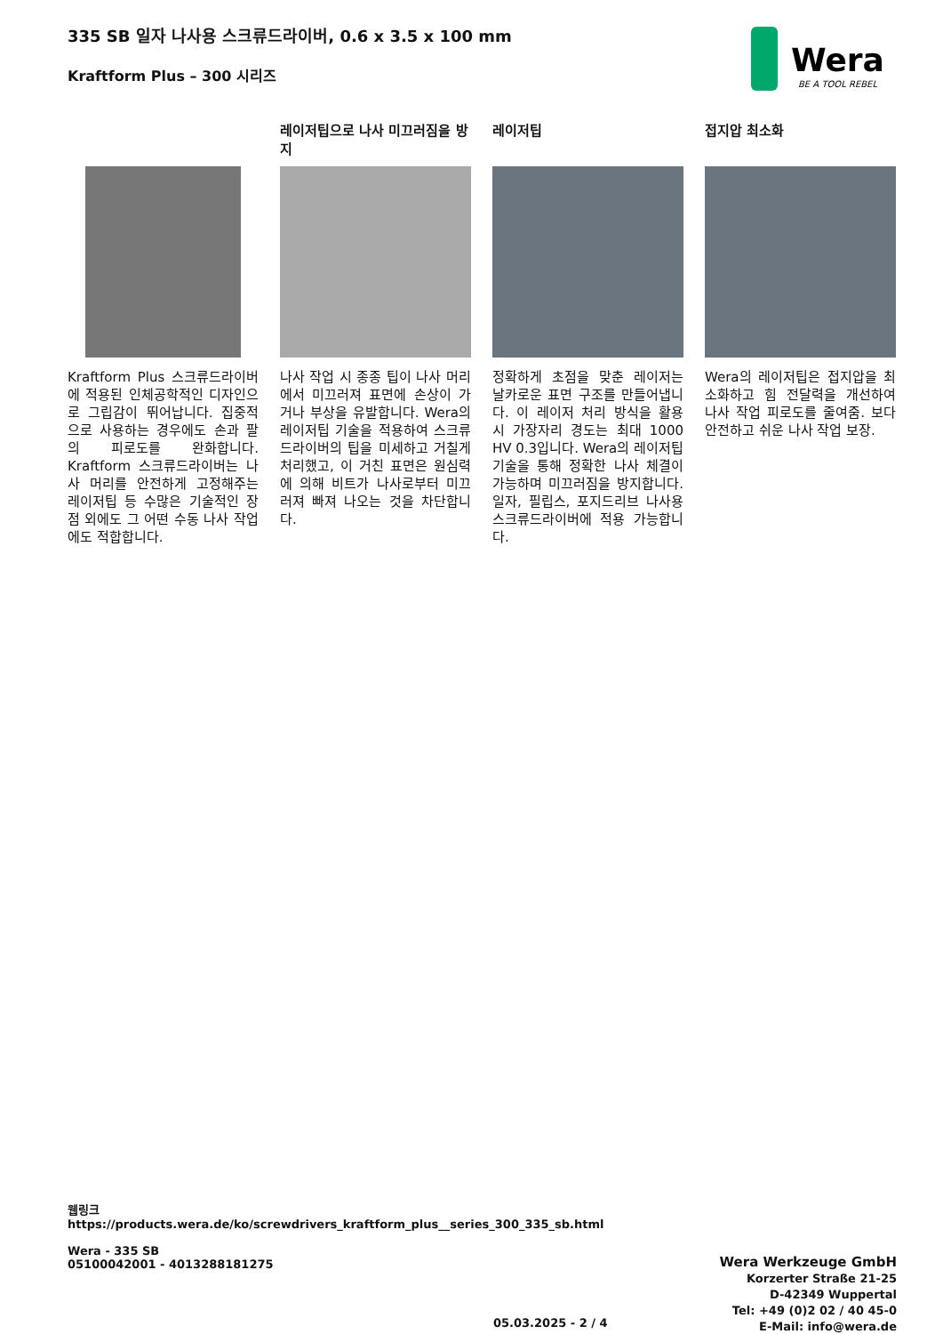335 SB 일자 나사용 스크류드라이버, 0.6 x 3.5 x 100 mm
Kraftform Plus – 300 시리즈
Wera
BE A TOOL REBEL
Kraftform Plus 스크류드라이버에 적용된 인체공학적인 디자인으로 그립감이 뛰어납니다. 집중적으로 사용하는 경우에도 손과 팔의 피로도를 완화합니다. Kraftform 스크류드라이버는 나사 머리를 안전하게 고정해주는 레이저팁 등 수많은 기술적인 장점 외에도 그 어떤 수동 나사 작업에도 적합합니다.
레이저팁으로 나사 미끄러짐을 방지
나사 작업 시 종종 팁이 나사 머리에서 미끄러져 표면에 손상이 가거나 부상을 유발합니다. Wera의 레이저팁 기술을 적용하여 스크류드라이버의 팁을 미세하고 거칠게 처리했고, 이 거친 표면은 원심력에 의해 비트가 나사로부터 미끄러져 빠져 나오는 것을 차단합니다.
레이저팁
정확하게 초점을 맞춘 레이저는 날카로운 표면 구조를 만들어냅니다. 이 레이저 처리 방식을 활용 시 가장자리 경도는 최대 1000 HV 0.3입니다. Wera의 레이저팁 기술을 통해 정확한 나사 체결이 가능하며 미끄러짐을 방지합니다. 일자, 필립스, 포지드리브 나사용 스크류드라이버에 적용 가능합니다.
접지압 최소화
Wera의 레이저팁은 접지압을 최소화하고 힘 전달력을 개선하여 나사 작업 피로도를 줄여줌. 보다 안전하고 쉬운 나사 작업 보장.
웹링크
https://products.wera.de/ko/screwdrivers_kraftform_plus__series_300_335_sb.html
Wera - 335 SB
05100042001 - 4013288181275
Wera Werkzeuge GmbH
Korzerter Straße 21-25
D-42349 Wuppertal
Tel: +49 (0)2 02 / 40 45-0
E-Mail: info@wera.de
05.03.2025 - 2 / 4